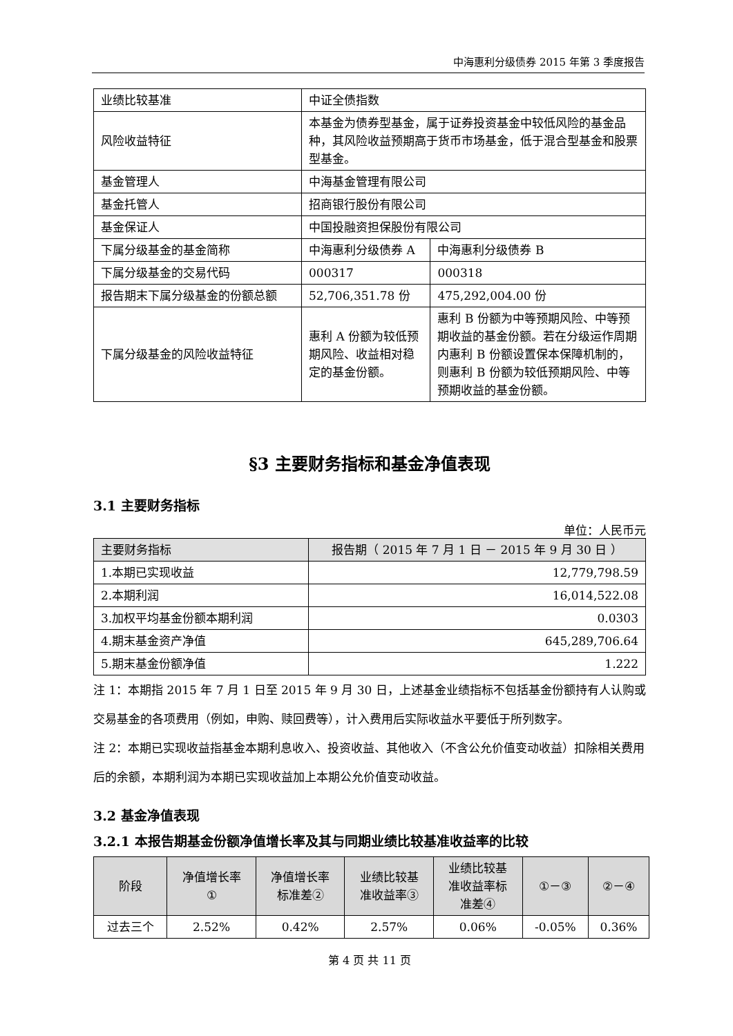中海惠利分级债券 2015 年第 3 季度报告
| 业绩比较基准 | 中证全债指数 | |
| 风险收益特征 | 本基金为债券型基金，属于证券投资基金中较低风险的基金品种，其风险收益预期高于货币市场基金，低于混合型基金和股票型基金。 | |
| 基金管理人 | 中海基金管理有限公司 | |
| 基金托管人 | 招商银行股份有限公司 | |
| 基金保证人 | 中国投融资担保股份有限公司 | |
| 下属分级基金的基金简称 | 中海惠利分级债券 A | 中海惠利分级债券 B |
| 下属分级基金的交易代码 | 000317 | 000318 |
| 报告期末下属分级基金的份额总额 | 52,706,351.78 份 | 475,292,004.00 份 |
| 下属分级基金的风险收益特征 | 惠利 A 份额为较低预期风险、收益相对稳定的基金份额。 | 惠利 B 份额为中等预期风险、中等预期收益的基金份额。若在分级运作周期内惠利 B 份额设置保本保障机制的，则惠利 B 份额为较低预期风险、中等预期收益的基金份额。 |
§3 主要财务指标和基金净值表现
3.1 主要财务指标
单位：人民币元
| 主要财务指标 | 报告期（ 2015 年 7 月 1 日 － 2015 年 9 月 30 日 ） |
| 1.本期已实现收益 | 12,779,798.59 |
| 2.本期利润 | 16,014,522.08 |
| 3.加权平均基金份额本期利润 | 0.0303 |
| 4.期末基金资产净值 | 645,289,706.64 |
| 5.期末基金份额净值 | 1.222 |
注 1：本期指 2015 年 7 月 1 日至 2015 年 9 月 30 日，上述基金业绩指标不包括基金份额持有人认购或交易基金的各项费用（例如，申购、赎回费等），计入费用后实际收益水平要低于所列数字。
注 2：本期已实现收益指基金本期利息收入、投资收益、其他收入（不含公允价值变动收益）扣除相关费用后的余额，本期利润为本期已实现收益加上本期公允价值变动收益。
3.2 基金净值表现
3.2.1 本报告期基金份额净值增长率及其与同期业绩比较基准收益率的比较
| 阶段 | 净值增长率 ① | 净值增长率 标准差② | 业绩比较基 准收益率③ | 业绩比较基 准收益率标 准差④ | ①－③ | ②－④ |
| --- | --- | --- | --- | --- | --- | --- |
| 过去三个 | 2.52% | 0.42% | 2.57% | 0.06% | -0.05% | 0.36% |
第 4 页 共 11 页